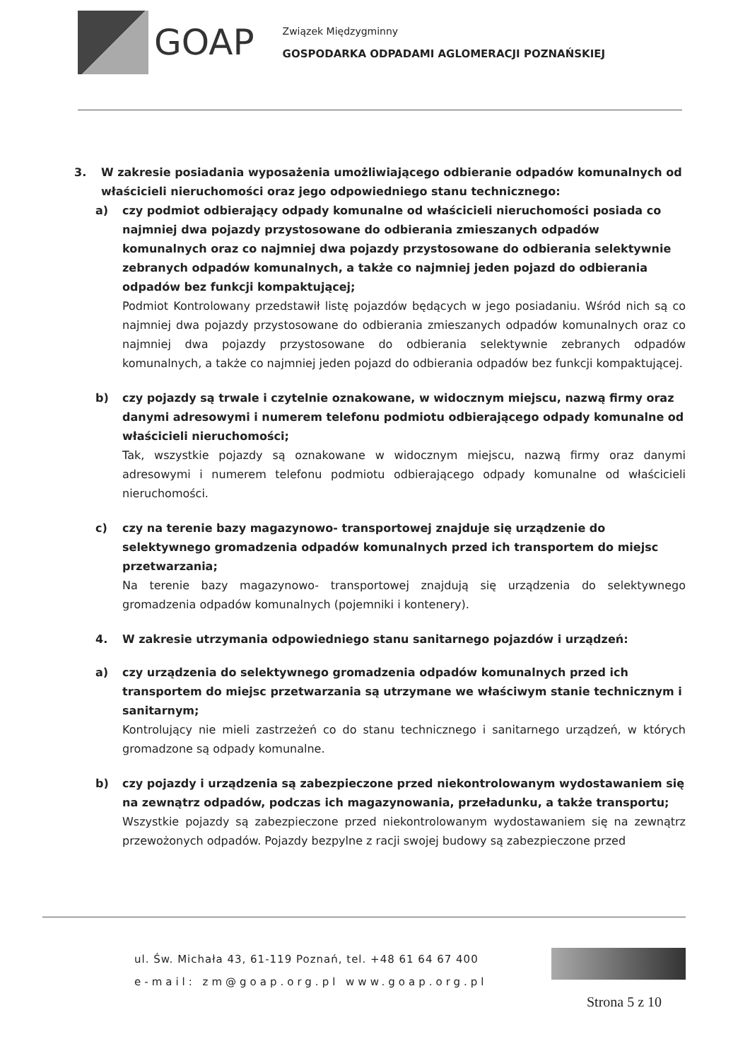GOAP
Związek Międzygminny
GOSPODARKA ODPADAMI AGLOMERACJI POZNAŃSKIEJ
3. W zakresie posiadania wyposażenia umożliwiającego odbieranie odpadów komunalnych od właścicieli nieruchomości oraz jego odpowiedniego stanu technicznego:
a) czy podmiot odbierający odpady komunalne od właścicieli nieruchomości posiada co najmniej dwa pojazdy przystosowane do odbierania zmieszanych odpadów komunalnych oraz co najmniej dwa pojazdy przystosowane do odbierania selektywnie zebranych odpadów komunalnych, a także co najmniej jeden pojazd do odbierania odpadów bez funkcji kompaktującej;
Podmiot Kontrolowany przedstawił listę pojazdów będących w jego posiadaniu. Wśród nich są co najmniej dwa pojazdy przystosowane do odbierania zmieszanych odpadów komunalnych oraz co najmniej dwa pojazdy przystosowane do odbierania selektywnie zebranych odpadów komunalnych, a także co najmniej jeden pojazd do odbierania odpadów bez funkcji kompaktującej.
b) czy pojazdy są trwale i czytelnie oznakowane, w widocznym miejscu, nazwą firmy oraz danymi adresowymi i numerem telefonu podmiotu odbierającego odpady komunalne od właścicieli nieruchomości;
Tak, wszystkie pojazdy są oznakowane w widocznym miejscu, nazwą firmy oraz danymi adresowymi i numerem telefonu podmiotu odbierającego odpady komunalne od właścicieli nieruchomości.
c) czy na terenie bazy magazynowo- transportowej znajduje się urządzenie do selektywnego gromadzenia odpadów komunalnych przed ich transportem do miejsc przetwarzania;
Na terenie bazy magazynowo- transportowej znajdują się urządzenia do selektywnego gromadzenia odpadów komunalnych (pojemniki i kontenery).
4. W zakresie utrzymania odpowiedniego stanu sanitarnego pojazdów i urządzeń:
a) czy urządzenia do selektywnego gromadzenia odpadów komunalnych przed ich transportem do miejsc przetwarzania są utrzymane we właściwym stanie technicznym i sanitarnym;
Kontrolujący nie mieli zastrzeżeń co do stanu technicznego i sanitarnego urządzeń, w których gromadzone są odpady komunalne.
b) czy pojazdy i urządzenia są zabezpieczone przed niekontrolowanym wydostawaniem się na zewnątrz odpadów, podczas ich magazynowania, przeładunku, a także transportu;
Wszystkie pojazdy są zabezpieczone przed niekontrolowanym wydostawaniem się na zewnątrz przewożonych odpadów. Pojazdy bezpylne z racji swojej budowy są zabezpieczone przed
ul. Św. Michała 43, 61-119 Poznań, tel. +48 61 64 67 400
e-mail: zm@goap.org.pl www.goap.org.pl
Strona 5 z 10